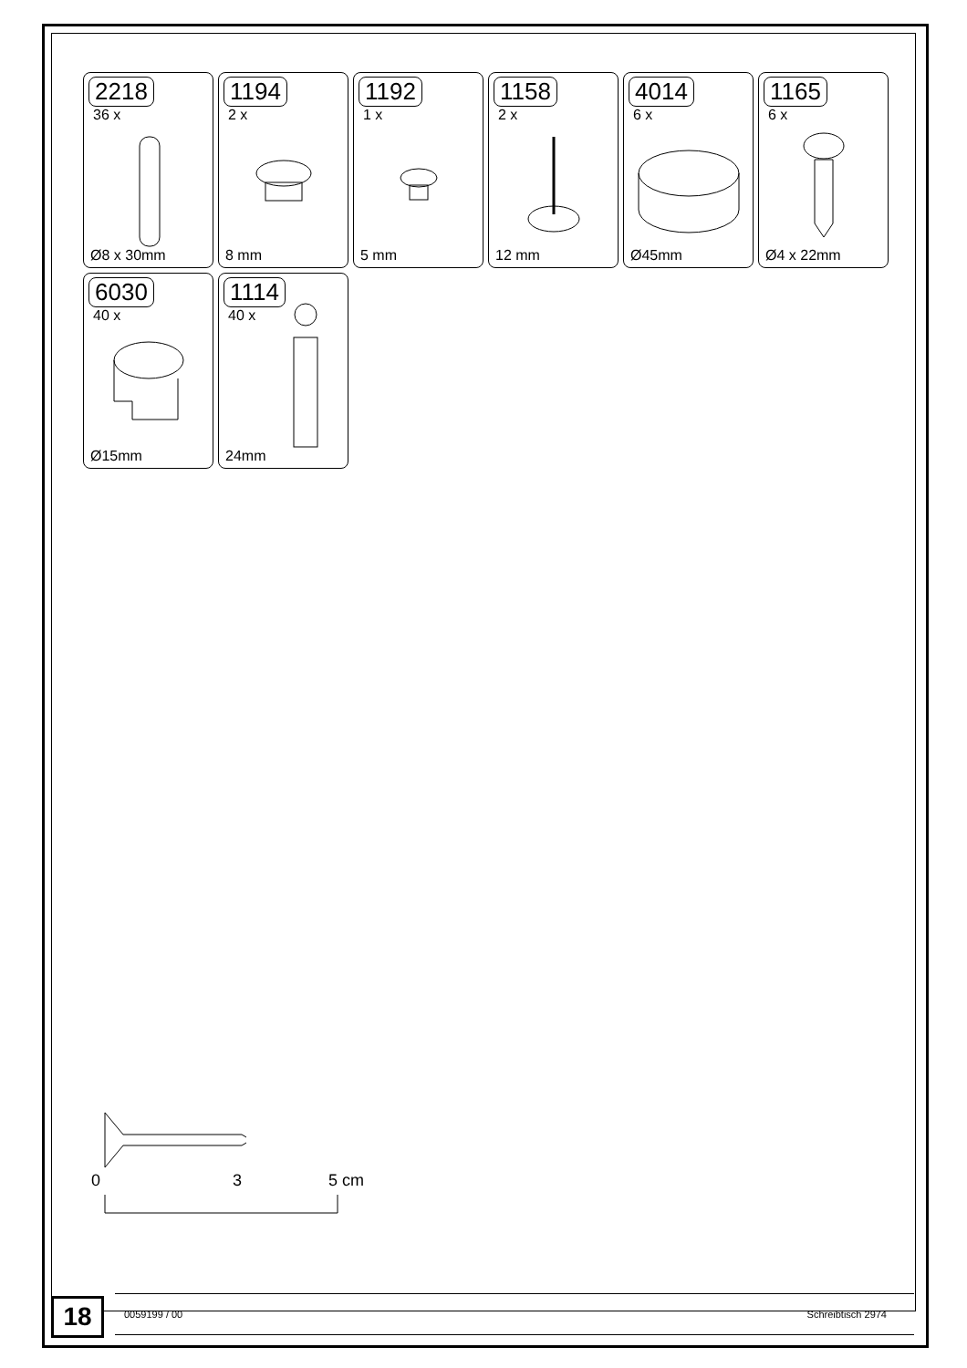2218
36 x
Ø8 x 30mm
1194
2 x
8 mm
1192
1 x
5 mm
1158
2 x
12 mm
4014
6 x
Ø45mm
1165
6 x
Ø4 x 22mm
6030
40 x
Ø15mm
1114
40 x
24mm
0 3 5 cm
18 0059199 / 00 Schreibtisch 2974